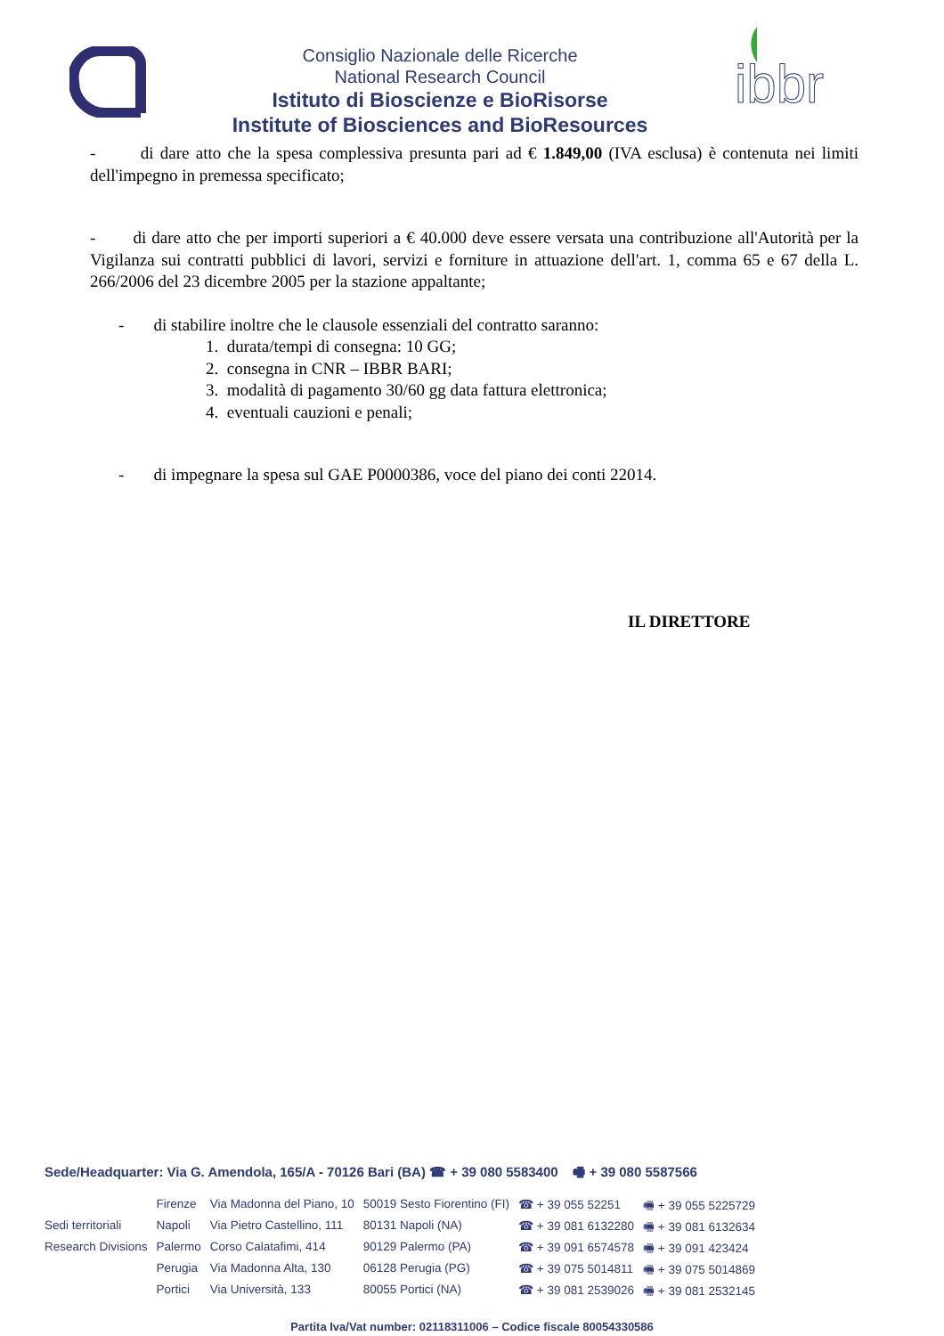Consiglio Nazionale delle Ricerche
National Research Council
Istituto di Bioscienze e BioRisorse
Institute of Biosciences and BioResources
ibbr
- di dare atto che la spesa complessiva presunta pari ad € 1.849,00 (IVA esclusa) è contenuta nei limiti dell'impegno in premessa specificato;
- di dare atto che per importi superiori a € 40.000 deve essere versata una contribuzione all'Autorità per la Vigilanza sui contratti pubblici di lavori, servizi e forniture in attuazione dell'art. 1, comma 65 e 67 della L. 266/2006 del 23 dicembre 2005 per la stazione appaltante;
- di stabilire inoltre che le clausole essenziali del contratto saranno:
1. durata/tempi di consegna: 10 GG;
2. consegna in CNR – IBBR BARI;
3. modalità di pagamento 30/60 gg data fattura elettronica;
4. eventuali cauzioni e penali;
- di impegnare la spesa sul GAE P0000386, voce del piano dei conti 22014.
IL DIRETTORE
Sede/Headquarter: Via G. Amendola, 165/A - 70126 Bari (BA) ☎ + 39 080 5583400 🖷 + 39 080 5587566
| | Firenze | Via Madonna del Piano, 10 | 50019 Sesto Fiorentino (FI) | ☎ + 39 055 52251 | 🖷 + 39 055 5225729 |
| Sedi territoriali | Napoli | Via Pietro Castellino, 111 | 80131 Napoli (NA) | ☎ + 39 081 6132280 | 🖷 + 39 081 6132634 |
| Research Divisions | Palermo | Corso Calatafimi, 414 | 90129 Palermo (PA) | ☎ + 39 091 6574578 | 🖷 + 39 091 423424 |
| | Perugia | Via Madonna Alta, 130 | 06128 Perugia (PG) | ☎ + 39 075 5014811 | 🖷 + 39 075 5014869 |
| | Portici | Via Università, 133 | 80055 Portici (NA) | ☎ + 39 081 2539026 | 🖷 + 39 081 2532145 |
Partita Iva/Vat number: 02118311006 – Codice fiscale 80054330586